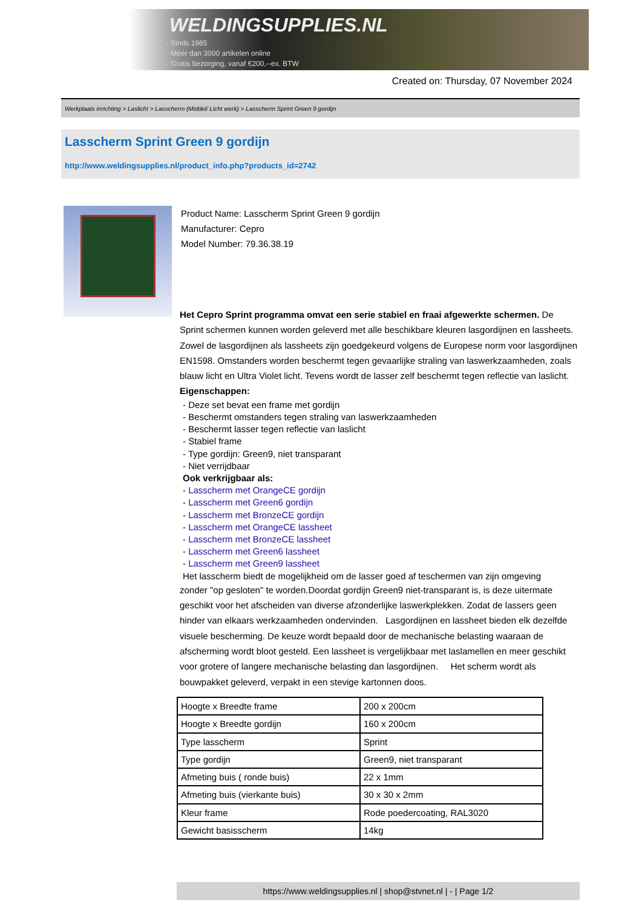WELDINGSUPPLIES.NL
- Sinds 1985
- Méér dan 3000 artikelen online
- Gratis bezorging, vanaf €200,--ex. BTW
Created on: Thursday, 07 November 2024
Werkplaats inrichting > Laslicht > Lasscherm (Middel/ Licht werk) > Lasscherm Sprint Green 9 gordijn
Lasscherm Sprint Green 9 gordijn
http://www.weldingsupplies.nl/product_info.php?products_id=2742
Product Name: Lasscherm Sprint Green 9 gordijn
Manufacturer: Cepro
Model Number: 79.36.38.19
Het Cepro Sprint programma omvat een serie stabiel en fraai afgewerkte schermen. De Sprint schermen kunnen worden geleverd met alle beschikbare kleuren lasgordijnen en lassheets. Zowel de lasgordijnen als lassheets zijn goedgekeurd volgens de Europese norm voor lasgordijnen EN1598. Omstanders worden beschermt tegen gevaarlijke straling van laswerkzaamheden, zoals blauw licht en Ultra Violet licht. Tevens wordt de lasser zelf beschermt tegen reflectie van laslicht. Eigenschappen:
- Deze set bevat een frame met gordijn
- Beschermt omstanders tegen straling van laswerkzaamheden
- Beschermt lasser tegen reflectie van laslicht
- Stabiel frame
- Type gordijn: Green9, niet transparant
- Niet verrijdbaar
Ook verkrijgbaar als:
- Lasscherm met OrangeCE gordijn
- Lasscherm met Green6 gordijn
- Lasscherm met BronzeCE gordijn
- Lasscherm met OrangeCE lassheet
- Lasscherm met BronzeCE lassheet
- Lasscherm met Green6 lassheet
- Lasscherm met Green9 lassheet
Het lasscherm biedt de mogelijkheid om de lasser goed af teschermen van zijn omgeving
zonder "op gesloten" te worden.Doordat gordijn Green9 niet-transparant is, is deze uitermate geschikt voor het afscheiden van diverse afzonderlijke laswerkplekken. Zodat de lassers geen hinder van elkaars werkzaamheden ondervinden. Lasgordijnen en lassheet bieden elk dezelfde visuele bescherming. De keuze wordt bepaald door de mechanische belasting waaraan de afscherming wordt bloot gesteld. Een lassheet is vergelijkbaar met laslamellen en meer geschikt voor grotere of langere mechanische belasting dan lasgordijnen. Het scherm wordt als bouwpakket geleverd, verpakt in een stevige kartonnen doos.
| Hoogte x Breedte frame | 200 x 200cm |
| Hoogte x Breedte gordijn | 160 x 200cm |
| Type lasscherm | Sprint |
| Type gordijn | Green9, niet transparant |
| Afmeting buis ( ronde buis) | 22 x 1mm |
| Afmeting buis (vierkante buis) | 30 x 30 x 2mm |
| Kleur frame | Rode poedercoating, RAL3020 |
| Gewicht basisscherm | 14kg |
https://www.weldingsupplies.nl | shop@stvnet.nl | - | Page 1/2